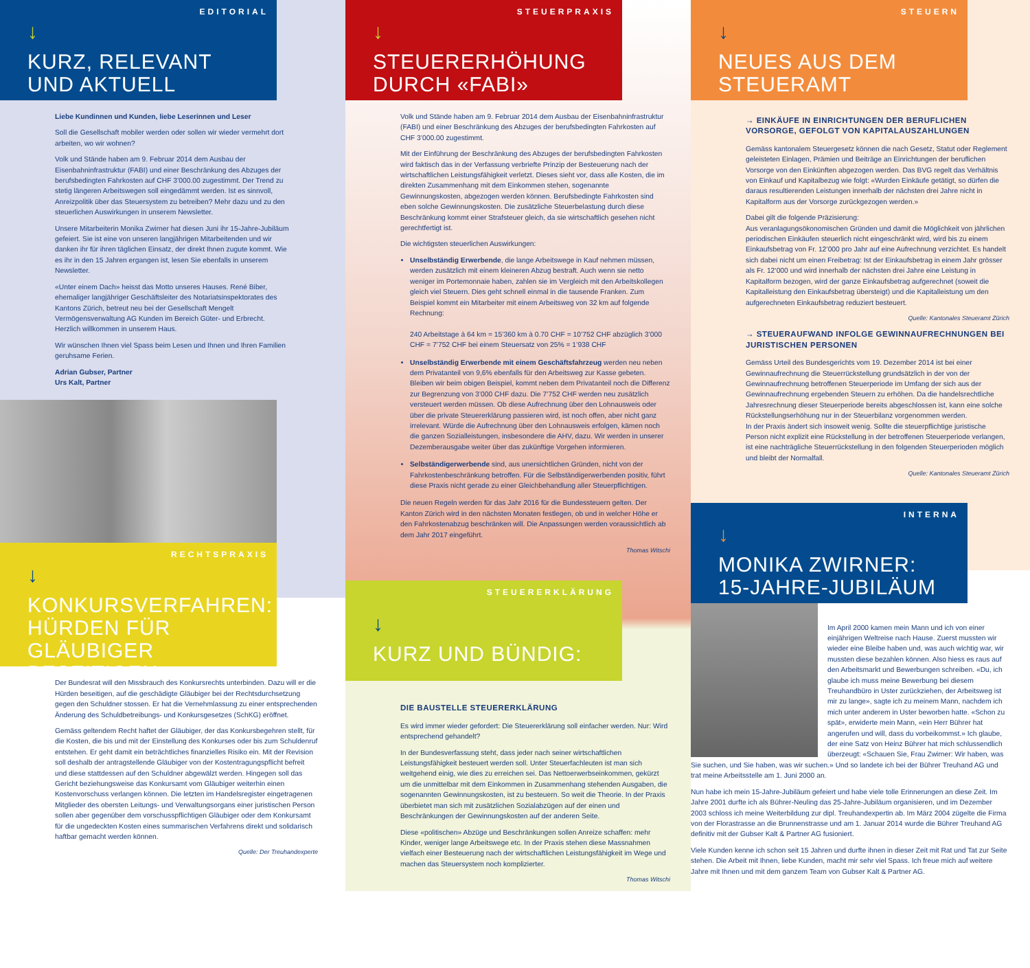EDITORIAL
↓
KURZ, RELEVANT
UND AKTUELL
Liebe Kundinnen und Kunden, liebe Leserinnen und Leser
Soll die Gesellschaft mobiler werden oder sollen wir wieder vermehrt dort arbeiten, wo wir wohnen?
Volk und Stände haben am 9. Februar 2014 dem Ausbau der Eisenbahninfrastruktur (FABI) und einer Beschränkung des Abzuges der berufsbedingten Fahrkosten auf CHF 3’000.00 zugestimmt. Der Trend zu stetig längeren Arbeitswegen soll eingedämmt werden. Ist es sinnvoll, Anreizpolitik über das Steuersystem zu betreiben? Mehr dazu und zu den steuerlichen Auswirkungen in unserem Newsletter.
Unsere Mitarbeiterin Monika Zwirner hat diesen Juni ihr 15-Jahre-Jubiläum gefeiert. Sie ist eine von unseren langjährigen Mitarbeitenden und wir danken ihr für ihren täglichen Einsatz, der direkt Ihnen zugute kommt. Wie es ihr in den 15 Jahren ergangen ist, lesen Sie ebenfalls in unserem Newsletter.
«Unter einem Dach» heisst das Motto unseres Hauses. René Biber, ehemaliger langjähriger Geschäftsleiter des Notariatsinspektorates des Kantons Zürich, betreut neu bei der Gesellschaft Mengelt Vermögensverwaltung AG Kunden im Bereich Güter- und Erbrecht. Herzlich willkommen in unserem Haus.
Wir wünschen Ihnen viel Spass beim Lesen und Ihnen und Ihren Familien geruhsame Ferien.
Adrian Gubser, Partner
Urs Kalt, Partner
RECHTSPRAXIS
↓
KONKURSVERFAHREN:
HÜRDEN FÜR
GLÄUBIGER BESEITIGEN
Der Bundesrat will den Missbrauch des Konkursrechts unterbinden. Dazu will er die Hürden beseitigen, auf die geschädigte Gläubiger bei der Rechtsdurchsetzung gegen den Schuldner stossen. Er hat die Vernehmlassung zu einer entsprechenden Änderung des Schuldbetreibungs- und Konkursgesetzes (SchKG) eröffnet.
Gemäss geltendem Recht haftet der Gläubiger, der das Konkursbegehren stellt, für die Kosten, die bis und mit der Einstellung des Konkurses oder bis zum Schuldenruf entstehen. Er geht damit ein beträchtliches finanzielles Risiko ein. Mit der Revision soll deshalb der antragstellende Gläubiger von der Kostentragungspflicht befreit und diese stattdessen auf den Schuldner abgewälzt werden. Hingegen soll das Gericht beziehungsweise das Konkursamt vom Gläubiger weiterhin einen Kostenvorschuss verlangen können. Die letzten im Handelsregister eingetragenen Mitglieder des obersten Leitungs- und Verwaltungsorgans einer juristischen Person sollen aber gegenüber dem vorschusspflichtigen Gläubiger oder dem Konkursamt für die ungedeckten Kosten eines summarischen Verfahrens direkt und solidarisch haftbar gemacht werden können.
Quelle: Der Treuhandexperte
STEUERPRAXIS
↓
STEUERERHÖHUNG
DURCH «FABI»
Volk und Stände haben am 9. Februar 2014 dem Ausbau der Eisenbahninfrastruktur (FABI) und einer Beschränkung des Abzuges der berufsbedingten Fahrkosten auf CHF 3’000.00 zugestimmt.
Mit der Einführung der Beschränkung des Abzuges der berufsbedingten Fahrkosten wird faktisch das in der Verfassung verbriefte Prinzip der Besteuerung nach der wirtschaftlichen Leistungsfähigkeit verletzt. Dieses sieht vor, dass alle Kosten, die im direkten Zusammenhang mit dem Einkommen stehen, sogenannte Gewinnungskosten, abgezogen werden können. Berufsbedingte Fahrkosten sind eben solche Gewinnungskosten. Die zusätzliche Steuerbelastung durch diese Beschränkung kommt einer Strafsteuer gleich, da sie wirtschaftlich gesehen nicht gerechtfertigt ist.
Die wichtigsten steuerlichen Auswirkungen:
Unselbständig Erwerbende, die lange Arbeitswege in Kauf nehmen müssen, werden zusätzlich mit einem kleineren Abzug bestraft. Auch wenn sie netto weniger im Portemonnaie haben, zahlen sie im Vergleich mit den Arbeitskollegen gleich viel Steuern. Dies geht schnell einmal in die tausende Franken. Zum Beispiel kommt ein Mitarbeiter mit einem Arbeitsweg von 32 km auf folgende Rechnung:
240 Arbeitstage à 64 km = 15’360 km à 0.70 CHF = 10’752 CHF abzüglich 3’000 CHF = 7’752 CHF bei einem Steuersatz von 25% = 1’938 CHF
Unselbständig Erwerbende mit einem Geschäftsfahrzeug werden neu neben dem Privatanteil von 9,6% ebenfalls für den Arbeitsweg zur Kasse gebeten. Bleiben wir beim obigen Beispiel, kommt neben dem Privatanteil noch die Differenz zur Begrenzung von 3’000 CHF dazu. Die 7’752 CHF werden neu zusätzlich versteuert werden müssen. Ob diese Aufrechnung über den Lohnausweis oder über die private Steuererklärung passieren wird, ist noch offen, aber nicht ganz irrelevant. Würde die Aufrechnung über den Lohnausweis erfolgen, kämen noch die ganzen Sozialleistungen, insbesondere die AHV, dazu. Wir werden in unserer Dezemberausgabe weiter über das zukünftige Vorgehen informieren.
Selbständigerwerbende sind, aus unersichtlichen Gründen, nicht von der Fahrkostenbeschränkung betroffen. Für die Selbständigerwerbenden positiv, führt diese Praxis nicht gerade zu einer Gleichbehandlung aller Steuerpflichtigen.
Die neuen Regeln werden für das Jahr 2016 für die Bundessteuern gelten. Der Kanton Zürich wird in den nächsten Monaten festlegen, ob und in welcher Höhe er den Fahrkostenabzug beschränken will. Die Anpassungen werden voraussichtlich ab dem Jahr 2017 eingeführt.
Thomas Witschi
STEUERERKLÄRUNG
↓
KURZ UND BÜNDIG:
DIE BAUSTELLE STEUERERKLÄRUNG
Es wird immer wieder gefordert: Die Steuererklärung soll einfacher werden. Nur: Wird entsprechend gehandelt?
In der Bundesverfassung steht, dass jeder nach seiner wirtschaftlichen Leistungsfähigkeit besteuert werden soll. Unter Steuerfachleuten ist man sich weitgehend einig, wie dies zu erreichen sei. Das Nettoerwerbseinkommen, gekürzt um die unmittelbar mit dem Einkommen in Zusammenhang stehenden Ausgaben, die sogenannten Gewinnungskosten, ist zu besteuern. So weit die Theorie. In der Praxis überbietet man sich mit zusätzlichen Sozialabzügen auf der einen und Beschränkungen der Gewinnungskosten auf der anderen Seite.
Diese «politischen» Abzüge und Beschränkungen sollen Anreize schaffen: mehr Kinder, weniger lange Arbeitswege etc. In der Praxis stehen diese Massnahmen vielfach einer Besteuerung nach der wirtschaftlichen Leistungsfähigkeit im Wege und machen das Steuersystem noch komplizierter.
Thomas Witschi
STEUERN
↓
NEUES AUS DEM
STEUERAMT
→ EINKÄUFE IN EINRICHTUNGEN DER BERUFLICHEN VORSORGE, GEFOLGT VON KAPITALAUSZAHLUNGEN
Gemäss kantonalem Steuergesetz können die nach Gesetz, Statut oder Reglement geleisteten Einlagen, Prämien und Beiträge an Einrichtungen der beruflichen Vorsorge von den Einkünften abgezogen werden. Das BVG regelt das Verhältnis von Einkauf und Kapitalbezug wie folgt: «Wurden Einkäufe getätigt, so dürfen die daraus resultierenden Leistungen innerhalb der nächsten drei Jahre nicht in Kapitalform aus der Vorsorge zurückgezogen werden.»
Dabei gilt die folgende Präzisierung:
Aus veranlagungsökonomischen Gründen und damit die Möglichkeit von jährlichen periodischen Einkäufen steuerlich nicht eingeschränkt wird, wird bis zu einem Einkaufsbetrag von Fr. 12’000 pro Jahr auf eine Aufrechnung verzichtet. Es handelt sich dabei nicht um einen Freibetrag: Ist der Einkaufsbetrag in einem Jahr grösser als Fr. 12‘000 und wird innerhalb der nächsten drei Jahre eine Leistung in Kapitalform bezogen, wird der ganze Einkaufsbetrag aufgerechnet (soweit die Kapitalleistung den Einkaufsbetrag übersteigt) und die Kapitalleistung um den aufgerechneten Einkaufsbetrag reduziert besteuert.
Quelle: Kantonales Steueramt Zürich
→ STEUERAUFWAND INFOLGE GEWINNAUFRECHNUNGEN BEI JURISTISCHEN PERSONEN
Gemäss Urteil des Bundesgerichts vom 19. Dezember 2014 ist bei einer Gewinnaufrechnung die Steuerrückstellung grundsätzlich in der von der Gewinnaufrechnung betroffenen Steuerperiode im Umfang der sich aus der Gewinnaufrechnung ergebenden Steuern zu erhöhen. Da die handelsrechtliche Jahresrechnung dieser Steuerperiode bereits abgeschlossen ist, kann eine solche Rückstellungserhöhung nur in der Steuerbilanz vorgenommen werden.
In der Praxis ändert sich insoweit wenig. Sollte die steuerpflichtige juristische Person nicht explizit eine Rückstellung in der betroffenen Steuerperiode verlangen, ist eine nachträgliche Steuerrückstellung in den folgenden Steuerperioden möglich und bleibt der Normalfall.
Quelle: Kantonales Steueramt Zürich
INTERNA
↓
MONIKA ZWIRNER:
15-JAHRE-JUBILÄUM
Im April 2000 kamen mein Mann und ich von einer einjährigen Weltreise nach Hause. Zuerst mussten wir wieder eine Bleibe haben und, was auch wichtig war, wir mussten diese bezahlen können. Also hiess es raus auf den Arbeitsmarkt und Bewerbungen schreiben. «Du, ich glaube ich muss meine Bewerbung bei diesem Treuhandbüro in Uster zurückziehen, der Arbeitsweg ist mir zu lange», sagte ich zu meinem Mann, nachdem ich mich unter anderem in Uster beworben hatte. «Schon zu spät», erwiderte mein Mann, «ein Herr Bührer hat angerufen und will, dass du vorbeikommst.» Ich glaube, der eine Satz von Heinz Bührer hat mich schlussendlich überzeugt: «Schauen Sie, Frau Zwirner: Wir haben, was Sie suchen, und Sie haben, was wir suchen.» Und so landete ich bei der Bührer Treuhand AG und trat meine Arbeitsstelle am 1. Juni 2000 an.
Nun habe ich mein 15-Jahre-Jubiläum gefeiert und habe viele tolle Erinnerungen an diese Zeit. Im Jahre 2001 durfte ich als Bührer-Neuling das 25-Jahre-Jubiläum organisieren, und im Dezember 2003 schloss ich meine Weiterbildung zur dipl. Treuhandexpertin ab. Im März 2004 zügelte die Firma von der Florastrasse an die Brunnenstrasse und am 1. Januar 2014 wurde die Bührer Treuhand AG definitiv mit der Gubser Kalt & Partner AG fusioniert.
Viele Kunden kenne ich schon seit 15 Jahren und durfte ihnen in dieser Zeit mit Rat und Tat zur Seite stehen. Die Arbeit mit Ihnen, liebe Kunden, macht mir sehr viel Spass. Ich freue mich auf weitere Jahre mit Ihnen und mit dem ganzem Team von Gubser Kalt & Partner AG.